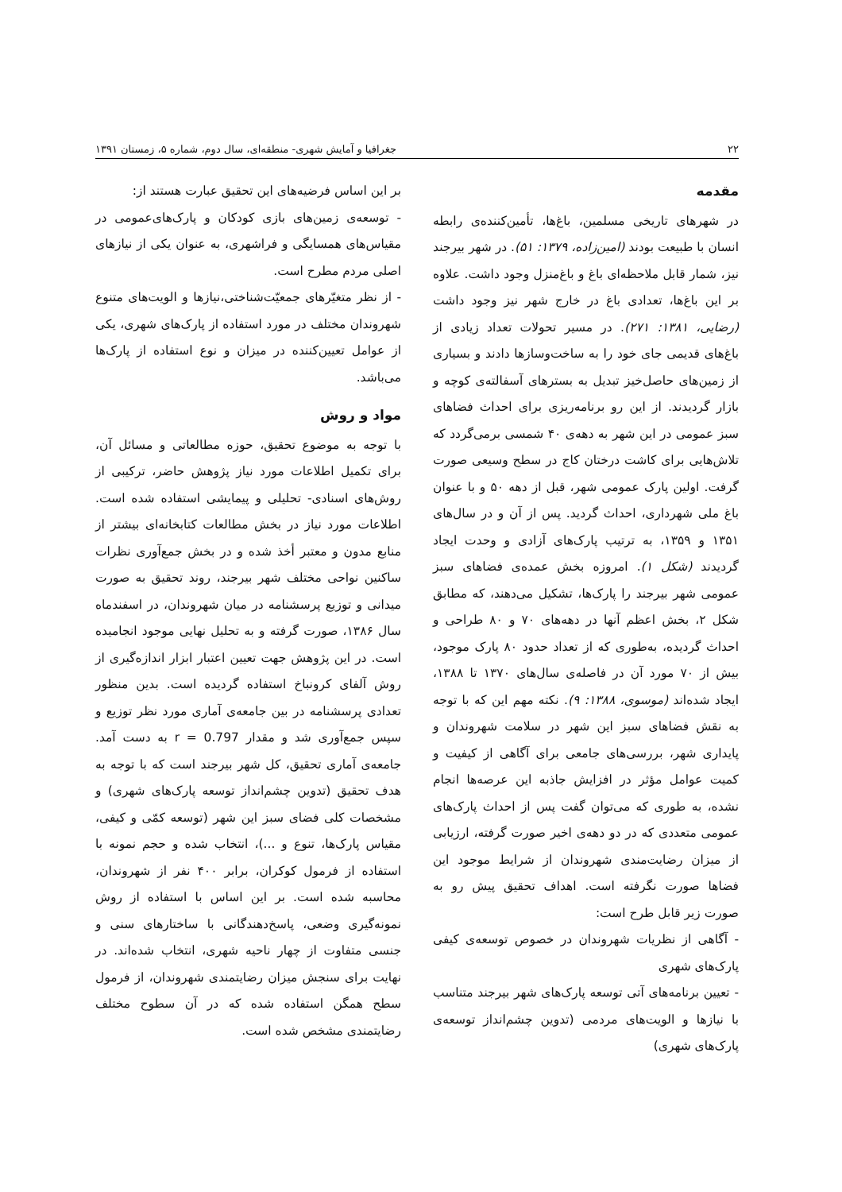۲۲ جغرافیا و آمایش شهری- منطقه‌ای، سال دوم، شماره ۵، زمستان ۱۳۹۱
مقدمه
در شهرهای تاریخی مسلمین، باغ‌ها، تأمین‌کننده‌ی رابطه انسان با طبیعت بودند (امین‌زاده، ۱۳۷۹: ۵۱). در شهر بیرجند نیز، شمار قابل ملاحظه‌ای باغ و باغ‌منزل وجود داشت. علاوه بر این باغ‌ها، تعدادی باغ در خارج شهر نیز وجود داشت (رضایی، ۱۳۸۱: ۲۷۱). در مسیر تحولات تعداد زیادی از باغ‌های قدیمی جای خود را به ساخت‌وسازها دادند و بسیاری از زمین‌های حاصل‌خیز تبدیل به بسترهای آسفالته‌ی کوچه و بازار گردیدند. از این رو برنامه‌ریزی برای احداث فضاهای سبز عمومی در این شهر به دهه‌ی ۴۰ شمسی برمی‌گردد که تلاش‌هایی برای کاشت درختان کاج در سطح وسیعی صورت گرفت. اولین پارک عمومی شهر، قبل از دهه ۵۰ و با عنوان باغ ملی شهرداری، احداث گردید. پس از آن و در سال‌های ۱۳۵۱ و ۱۳۵۹، به ترتیب پارک‌های آزادی و وحدت ایجاد گردیدند (شکل ۱). امروزه بخش عمده‌ی فضاهای سبز عمومی شهر بیرجند را پارک‌ها، تشکیل می‌دهند، که مطابق شکل ۲، بخش اعظم آنها در دهه‌های ۷۰ و ۸۰ طراحی و احداث گردیده، به‌طوری که از تعداد حدود ۸۰ پارک موجود، بیش از ۷۰ مورد آن در فاصله‌ی سال‌های ۱۳۷۰ تا ۱۳۸۸، ایجاد شده‌اند (موسوی، ۱۳۸۸: ۹). نکته مهم این که با توجه به نقش فضاهای سبز این شهر در سلامت شهروندان و پایداری شهر، بررسی‌های جامعی برای آگاهی از کیفیت و کمیت عوامل مؤثر در افزایش جاذبه این عرصه‌ها انجام نشده، به طوری که می‌توان گفت پس از احداث پارک‌های عمومی متعددی که در دو دهه‌ی اخیر صورت گرفته، ارزیابی از میزان رضایت‌مندی شهروندان از شرایط موجود این فضاها صورت نگرفته است. اهداف تحقیق پیش رو به صورت زیر قابل طرح است:
- آگاهی از نظریات شهروندان در خصوص توسعه‌ی کیفی پارک‌های شهری
- تعیین برنامه‌های آتی توسعه پارک‌های شهر بیرجند متناسب با نیازها و الویت‌های مردمی (تدوین چشم‌انداز توسعه‌ی پارک‌های شهری)
بر این اساس فرضیه‌های این تحقیق عبارت هستند از:
- توسعه‌ی زمین‌های بازی کودکان و پارک‌های‌عمومی در مقیاس‌های همسایگی و فراشهری، به عنوان یکی از نیازهای اصلی مردم مطرح است.
- از نظر متغیّرهای جمعیّت‌شناختی،نیازها و الویت‌های متنوع شهروندان مختلف در مورد استفاده از پارک‌های شهری، یکی از عوامل تعیین‌کننده در میزان و نوع استفاده از پارک‌ها می‌باشد.
مواد و روش
با توجه به موضوع تحقیق، حوزه مطالعاتی و مسائل آن، برای تکمیل اطلاعات مورد نیاز پژوهش حاضر، ترکیبی از روش‌های اسنادی- تحلیلی و پیمایشی استفاده شده است. اطلاعات مورد نیاز در بخش مطالعات کتابخانه‌ای بیشتر از منابع مدون و معتبر أخذ شده و در بخش جمع‌آوری نظرات ساکنین نواحی مختلف شهر بیرجند، روند تحقیق به صورت میدانی و توزیع پرسشنامه در میان شهروندان، در اسفندماه سال ۱۳۸۶، صورت گرفته و به تحلیل نهایی موجود انجامیده است. در این پژوهش جهت تعیین اعتبار ابزار اندازه‌گیری از روش آلفای کرونباخ استفاده گردیده است. بدین منظور تعدادی پرسشنامه در بین جامعه‌ی آماری مورد نظر توزیع و سپس جمع‌آوری شد و مقدار r = 0.797 به دست آمد. جامعه‌ی آماری تحقیق، کل شهر بیرجند است که با توجه به هدف تحقیق (تدوین چشم‌انداز توسعه پارک‌های شهری) و مشخصات کلی فضای سبز این شهر (توسعه کمّی و کیفی، مقیاس پارک‌ها، تنوع و ...)، انتخاب شده و حجم نمونه با استفاده از فرمول کوکران، برابر ۴۰۰ نفر از شهروندان، محاسبه شده است. بر این اساس با استفاده از روش نمونه‌گیری وضعی، پاسخ‌دهندگانی با ساختارهای سنی و جنسی متفاوت از چهار ناحیه شهری، انتخاب شده‌اند. در نهایت برای سنجش میزان رضایتمندی شهروندان، از فرمول سطح همگن استفاده شده که در آن سطوح مختلف رضایتمندی مشخص شده است.